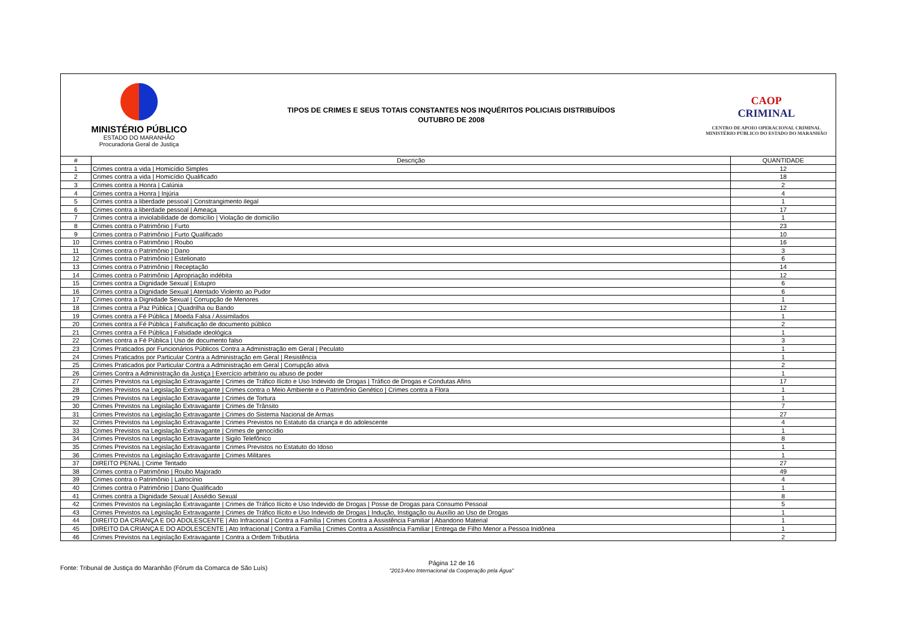MINISTÉRIO PÚBLICO
ESTADO DO MARANHÃO
Procuradoria Geral de Justiça
TIPOS DE CRIMES E SEUS TOTAIS CONSTANTES NOS INQUÉRITOS POLICIAIS DISTRIBUÍDOS
OUTUBRO DE 2008
CAOP
CRIMINAL
CENTRO DE APOIO OPERACIONAL CRIMINAL
MINISTÉRIO PÚBLICO DO ESTADO DO MARANHÃO
| # | Descrição | QUANTIDADE |
| --- | --- | --- |
| 1 | Crimes contra a vida / Homicídio Simples | 12 |
| 2 | Crimes contra a vida / Homicídio Qualificado | 18 |
| 3 | Crimes contra a Honra / Calúnia | 2 |
| 4 | Crimes contra a Honra / Injúria | 4 |
| 5 | Crimes contra a liberdade pessoal / Constrangimento ilegal | 1 |
| 6 | Crimes contra a liberdade pessoal / Ameaça | 17 |
| 7 | Crimes contra a inviolabilidade de domicílio / Violação de domicílio | 1 |
| 8 | Crimes contra o Patrimônio / Furto | 23 |
| 9 | Crimes contra o Patrimônio / Furto Qualificado | 10 |
| 10 | Crimes contra o Patrimônio / Roubo | 16 |
| 11 | Crimes contra o Patrimônio / Dano | 3 |
| 12 | Crimes contra o Patrimônio / Estelionato | 6 |
| 13 | Crimes contra o Patrimônio / Receptação | 14 |
| 14 | Crimes contra o Patrimônio / Apropriação indébita | 12 |
| 15 | Crimes contra a Dignidade Sexual / Estupro | 6 |
| 16 | Crimes contra a Dignidade Sexual / Atentado Violento ao Pudor | 6 |
| 17 | Crimes contra a Dignidade Sexual / Corrupção de Menores | 1 |
| 18 | Crimes contra a Paz Pública / Quadrilha ou Bando | 12 |
| 19 | Crimes contra a Fé Pública / Moeda Falsa / Assimilados | 1 |
| 20 | Crimes contra a Fé Pública / Falsificação de documento público | 2 |
| 21 | Crimes contra a Fé Pública / Falsidade ideológica | 1 |
| 22 | Crimes contra a Fé Pública / Uso de documento falso | 3 |
| 23 | Crimes Praticados por Funcionários Públicos Contra a Administração em Geral / Peculato | 1 |
| 24 | Crimes Praticados por Particular Contra a Administração em Geral / Resistência | 1 |
| 25 | Crimes Praticados por Particular Contra a Administração em Geral / Corrupção ativa | 2 |
| 26 | Crimes Contra a Administração da Justiça / Exercício arbitrário ou abuso de poder | 1 |
| 27 | Crimes Previstos na Legislação Extravagante / Crimes de Tráfico Ilícito e Uso Indevido de Drogas / Tráfico de Drogas e Condutas Afins | 17 |
| 28 | Crimes Previstos na Legislação Extravagante / Crimes contra o Meio Ambiente e o Patrimônio Genético / Crimes contra a Flora | 1 |
| 29 | Crimes Previstos na Legislação Extravagante / Crimes de Tortura | 1 |
| 30 | Crimes Previstos na Legislação Extravagante / Crimes de Trânsito | 7 |
| 31 | Crimes Previstos na Legislação Extravagante / Crimes do Sistema Nacional de Armas | 27 |
| 32 | Crimes Previstos na Legislação Extravagante / Crimes Previstos no Estatuto da criança e do adolescente | 4 |
| 33 | Crimes Previstos na Legislação Extravagante / Crimes de genocídio | 1 |
| 34 | Crimes Previstos na Legislação Extravagante / Sigilo Telefônico | 8 |
| 35 | Crimes Previstos na Legislação Extravagante / Crimes Previstos no Estatuto do Idoso | 1 |
| 36 | Crimes Previstos na Legislação Extravagante / Crimes Militares | 1 |
| 37 | DIREITO PENAL / Crime Tentado | 27 |
| 38 | Crimes contra o Patrimônio / Roubo Majorado | 49 |
| 39 | Crimes contra o Patrimônio / Latrocínio | 4 |
| 40 | Crimes contra o Patrimônio / Dano Qualificado | 1 |
| 41 | Crimes contra a Dignidade Sexual / Assédio Sexual | 8 |
| 42 | Crimes Previstos na Legislação Extravagante / Crimes de Tráfico Ilícito e Uso Indevido de Drogas / Posse de Drogas para Consumo Pessoal | 5 |
| 43 | Crimes Previstos na Legislação Extravagante / Crimes de Tráfico Ilícito e Uso Indevido de Drogas / Indução, Instigação ou Auxílio ao Uso de Drogas | 1 |
| 44 | DIREITO DA CRIANÇA E DO ADOLESCENTE / Ato Infracional / Contra a Família / Crimes Contra a Assistência Familiar / Abandono Material | 1 |
| 45 | DIREITO DA CRIANÇA E DO ADOLESCENTE / Ato Infracional / Contra a Família / Crimes Contra a Assistência Familiar / Entrega de Filho Menor a Pessoa Inidônea | 1 |
| 46 | Crimes Previstos na Legislação Extravagante / Contra a Ordem Tributária | 2 |
Fonte: Tribunal de Justiça do Maranhão (Fórum da Comarca de São Luís)
Página 12 de 16
"2013-Ano Internacional da Cooperação pela Água"